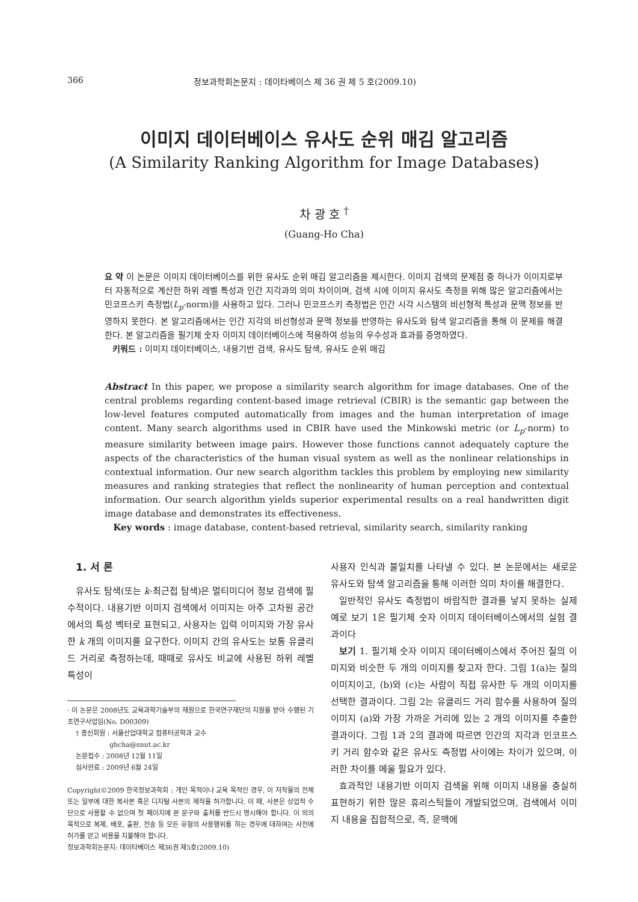366 정보과학회논문지 : 데이타베이스 제 36 권 제 5 호(2009.10)
이미지 데이터베이스 유사도 순위 매김 알고리즘
(A Similarity Ranking Algorithm for Image Databases)
차 광 호 <sup>†</sup>
(Guang-Ho Cha)
요 약 이 논문은 이미지 데이터베이스를 위한 유사도 순위 매김 알고리즘을 제시한다. 이미지 검색의 문제점 중 하나가 이미지로부터 자동적으로 계산한 하위 레벨 특성과 인간 지각과의 의미 차이이며, 검색 시에 이미지 유사도 측정을 위해 많은 알고리즘에서는 민코프스키 측정법(L<sub>p</sub>-norm)을 사용하고 있다. 그러나 민코프스키 측정법은 인간 시각 시스템의 비선형적 특성과 문맥 정보를 반영하지 못한다. 본 알고리즘에서는 인간 지각의 비선형성과 문맥 정보를 반영하는 유사도와 탐색 알고리즘을 통해 이 문제를 해결한다. 본 알고리즘을 필기체 숫자 이미지 데이터베이스에 적용하여 성능의 우수성과 효과를 증명하였다.
키워드 : 이미지 데이터베이스, 내용기반 검색, 유사도 탐색, 유사도 순위 매김
Abstract In this paper, we propose a similarity search algorithm for image databases. One of the central problems regarding content-based image retrieval (CBIR) is the semantic gap between the low-level features computed automatically from images and the human interpretation of image content. Many search algorithms used in CBIR have used the Minkowski metric (or L<sub>p</sub>-norm) to measure similarity between image pairs. However those functions cannot adequately capture the aspects of the characteristics of the human visual system as well as the nonlinear relationships in contextual information. Our new search algorithm tackles this problem by employing new similarity measures and ranking strategies that reflect the nonlinearity of human perception and contextual information. Our search algorithm yields superior experimental results on a real handwritten digit image database and demonstrates its effectiveness.
Key words : image database, content-based retrieval, similarity search, similarity ranking
1. 서 론
유사도 탐색(또는 k-최근접 탐색)은 멀티미디어 정보 검색에 필수적이다. 내용기반 이미지 검색에서 이미지는 아주 고차원 공간에서의 특성 벡터로 표현되고, 사용자는 입력 이미지와 가장 유사한 k 개의 이미지를 요구한다. 이미지 간의 유사도는 보통 유클리드 거리로 측정하는데, 때때로 유사도 비교에 사용된 하위 레벨 특성이
· 이 논문은 2008년도 교육과학기술부의 재원으로 한국연구재단의 지원을 받아 수행된 기초연구사업임(No. D00309)
† 종신회원 : 서울산업대학교 컴퓨터공학과 교수
ghcha@snut.ac.kr
논문접수 : 2008년 12월 11일
심사완료 : 2009년 6월 24일
Copyright©2009 한국정보과학회 : 개인 목적이나 교육 목적인 경우, 이 저작물의 전체 또는 일부에 대한 복사본 혹은 디지털 사본의 제작을 허가합니다. 이 때, 사본은 상업적 수단으로 사용할 수 없으며 첫 페이지에 본 문구와 출처를 반드시 명시해야 합니다. 이 외의 목적으로 복제, 배포, 출판, 전송 등 모든 유형의 사용행위를 하는 경우에 대하여는 사전에 허가를 얻고 비용을 지불해야 합니다.
정보과학회논문지: 데이타베이스 제36권 제5호(2009.10)
사용자 인식과 불일치를 나타낼 수 있다. 본 논문에서는 새로운 유사도와 탐색 알고리즘을 통해 이러한 의미 차이를 해결한다.
일반적인 유사도 측정법이 바람직한 결과를 낳지 못하는 실제 예로 보기 1은 필기체 숫자 이미지 데이터베이스에서의 실험 결과이다
보기 1. 필기체 숫자 이미지 데이터베이스에서 주어진 질의 이미지와 비슷한 두 개의 이미지를 찾고자 한다. 그림 1(a)는 질의 이미지이고, (b)와 (c)는 사람이 직접 유사한 두 개의 이미지를 선택한 결과이다. 그림 2는 유클리드 거리 함수를 사용하여 질의 이미지 (a)와 가장 가까운 거리에 있는 2 개의 이미지를 추출한 결과이다. 그림 1과 2의 결과에 따르면 인간의 지각과 민코프스키 거리 함수와 같은 유사도 측정법 사이에는 차이가 있으며, 이러한 차이를 메울 필요가 있다.
효과적인 내용기반 이미지 검색을 위해 이미지 내용을 충실히 표현하기 위한 많은 휴리스틱들이 개발되었으며, 검색에서 이미지 내용을 집합적으로, 즉, 문맥에